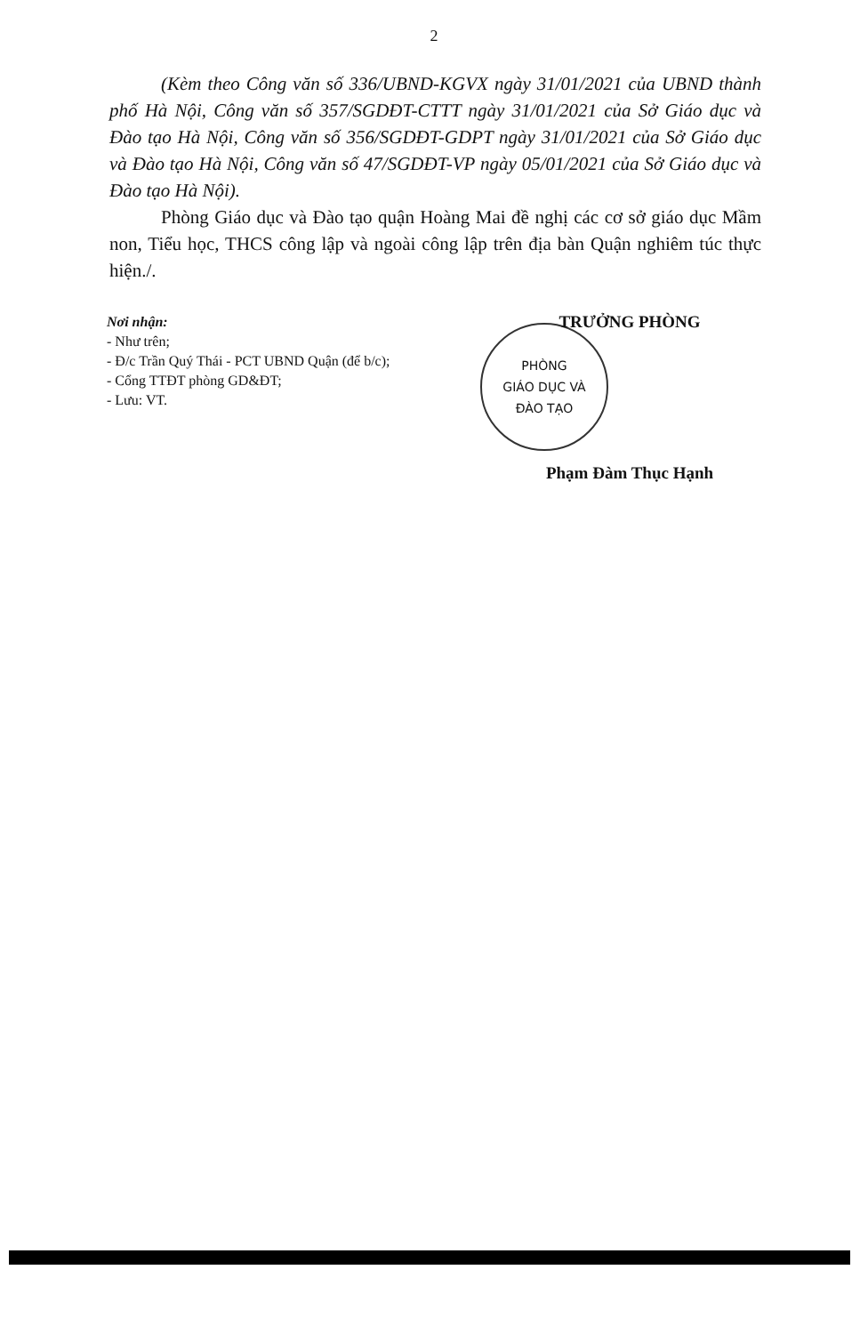2
(Kèm theo Công văn số 336/UBND-KGVX ngày 31/01/2021 của UBND thành phố Hà Nội, Công văn số 357/SGDĐT-CTTT ngày 31/01/2021 của Sở Giáo dục và Đào tạo Hà Nội, Công văn số 356/SGDĐT-GDPT ngày 31/01/2021 của Sở Giáo dục và Đào tạo Hà Nội, Công văn số 47/SGDĐT-VP ngày 05/01/2021 của Sở Giáo dục và Đào tạo Hà Nội).
Phòng Giáo dục và Đào tạo quận Hoàng Mai đề nghị các cơ sở giáo dục Mầm non, Tiểu học, THCS công lập và ngoài công lập trên địa bàn Quận nghiêm túc thực hiện./.
Nơi nhận:
- Như trên;
- Đ/c Trần Quý Thái - PCT UBND Quận (để b/c);
- Cổng TTĐT phòng GD&ĐT;
- Lưu: VT.
TRƯỞNG PHÒNG
PHÒNG
GIÁO DỤC VÀ
ĐÀO TẠO
Phạm Đàm Thục Hạnh